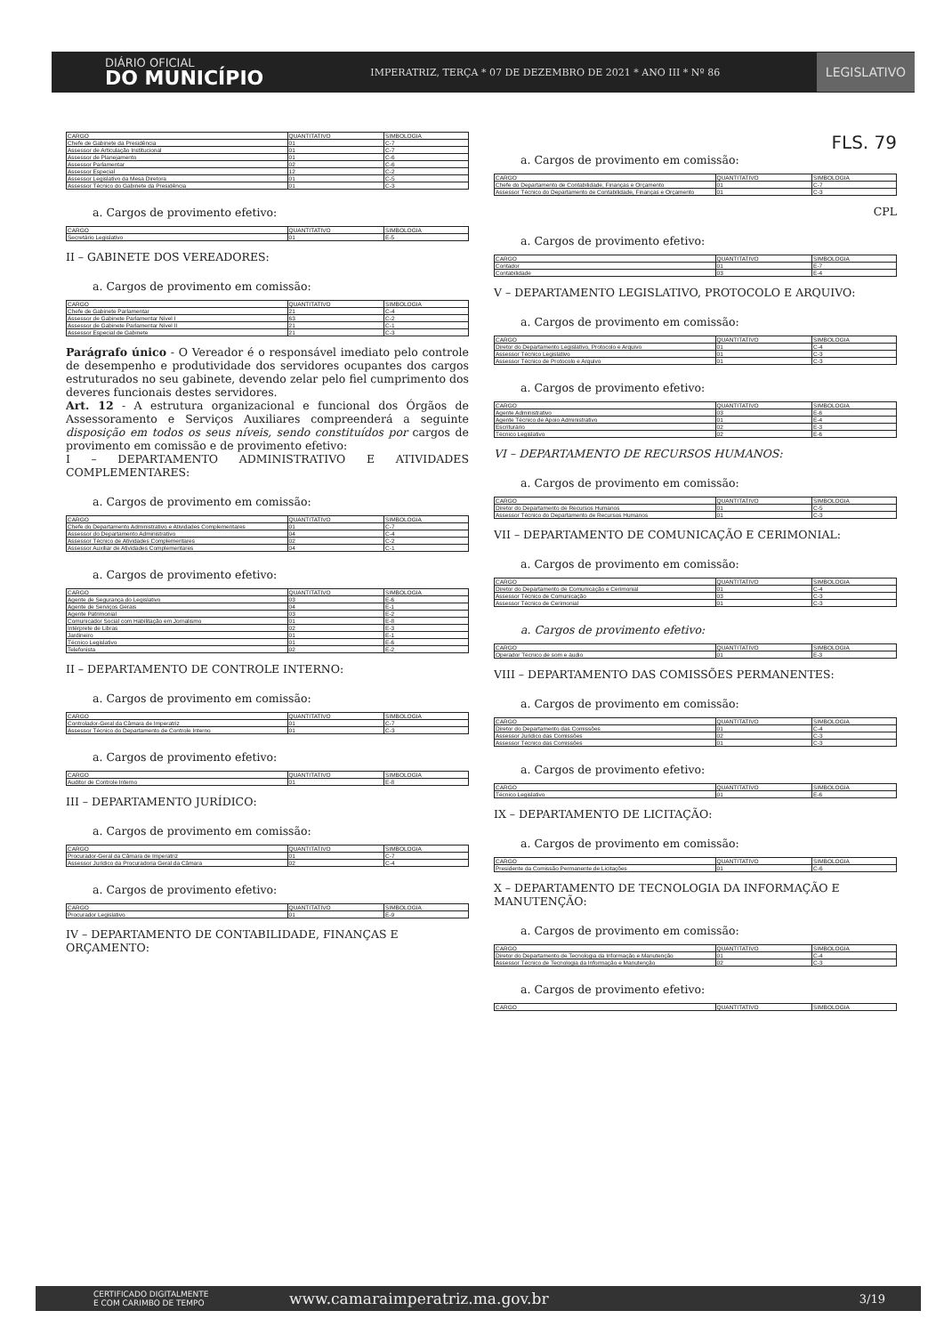DIÁRIO OFICIAL
DO MUNICÍPIO
IMPERATRIZ, TERÇA * 07 DE DEZEMBRO DE 2021 * ANO III * Nº 86
LEGISLATIVO
| CARGO | QUANTITATIVO | SIMBOLOGIA |
| --- | --- | --- |
| Chefe de Gabinete da Presidência | 01 | C-7 |
| Assessor de Articulação Institucional | 01 | C-7 |
| Assessor de Planejamento | 01 | C-6 |
| Assessor Parlamentar | 02 | C-6 |
| Assessor Especial | 12 | C-2 |
| Assessor Legislativo da Mesa Diretora | 01 | C-5 |
| Assessor Técnico do Gabinete da Presidência | 01 | C-3 |
a. Cargos de provimento efetivo:
| CARGO | QUANTITATIVO | SIMBOLOGIA |
| --- | --- | --- |
| Secretário Legislativo | 01 | E-5 |
II – GABINETE DOS VEREADORES:
a. Cargos de provimento em comissão:
| CARGO | QUANTITATIVO | SIMBOLOGIA |
| --- | --- | --- |
| Chefe de Gabinete Parlamentar | 21 | C-4 |
| Assessor de Gabinete Parlamentar Nível I | 63 | C-2 |
| Assessor de Gabinete Parlamentar Nível II | 21 | C-1 |
| Assessor Especial de Gabinete | 21 | C-3 |
Parágrafo único - O Vereador é o responsável imediato pelo controle de desempenho e produtividade dos servidores ocupantes dos cargos estruturados no seu gabinete, devendo zelar pelo fiel cumprimento dos deveres funcionais destes servidores.
Art. 12 - A estrutura organizacional e funcional dos Órgãos de Assessoramento e Serviços Auxiliares compreenderá a seguinte disposição em todos os seus níveis, sendo constituídos por cargos de provimento em comissão e de provimento efetivo:
I – DEPARTAMENTO ADMINISTRATIVO E ATIVIDADES COMPLEMENTARES:
a. Cargos de provimento em comissão:
| CARGO | QUANTITATIVO | SIMBOLOGIA |
| --- | --- | --- |
| Chefe do Departamento Administrativo e Atividades Complementares | 01 | C-7 |
| Assessor do Departamento Administrativo | 04 | C-4 |
| Assessor Técnico de Atividades Complementares | 02 | C-2 |
| Assessor Auxiliar de Atividades Complementares | 04 | C-1 |
a. Cargos de provimento efetivo:
| CARGO | QUANTITATIVO | SIMBOLOGIA |
| --- | --- | --- |
| Agente de Segurança do Legislativo | 03 | E-6 |
| Agente de Serviços Gerais | 04 | E-1 |
| Agente Patrimonial | 03 | E-2 |
| Comunicador Social com Habilitação em Jornalismo | 01 | E-8 |
| Intérprete de Libras | 02 | E-3 |
| Jardineiro | 01 | E-1 |
| Técnico Legislativo | 01 | E-6 |
| Telefonista | 02 | E-2 |
II – DEPARTAMENTO DE CONTROLE INTERNO:
a. Cargos de provimento em comissão:
| CARGO | QUANTITATIVO | SIMBOLOGIA |
| --- | --- | --- |
| Controlador-Geral da Câmara de Imperatriz | 01 | C-7 |
| Assessor Técnico do Departamento de Controle Interno | 01 | C-3 |
a. Cargos de provimento efetivo:
| CARGO | QUANTITATIVO | SIMBOLOGIA |
| --- | --- | --- |
| Auditor de Controle Interno | 01 | E-8 |
III – DEPARTAMENTO JURÍDICO:
a. Cargos de provimento em comissão:
| CARGO | QUANTITATIVO | SIMBOLOGIA |
| --- | --- | --- |
| Procurador-Geral da Câmara de Imperatriz | 01 | C-7 |
| Assessor Jurídico da Procuradoria Geral da Câmara | 02 | C-4 |
a. Cargos de provimento efetivo:
| CARGO | QUANTITATIVO | SIMBOLOGIA |
| --- | --- | --- |
| Procurador Legislativo | 01 | E-9 |
IV – DEPARTAMENTO DE CONTABILIDADE, FINANÇAS E ORÇAMENTO:
FLS. 79
a. Cargos de provimento em comissão:
| CARGO | QUANTITATIVO | SIMBOLOGIA |
| --- | --- | --- |
| Chefe do Departamento de Contabilidade, Finanças e Orçamento | 01 | C-7 |
| Assessor Técnico do Departamento de Contabilidade, Finanças e Orçamento | 01 | C-3 |
CPL
a. Cargos de provimento efetivo:
| CARGO | QUANTITATIVO | SIMBOLOGIA |
| --- | --- | --- |
| Contador | 01 | E-7 |
| Contabilidade | 03 | E-4 |
V – DEPARTAMENTO LEGISLATIVO, PROTOCOLO E ARQUIVO:
a. Cargos de provimento em comissão:
| CARGO | QUANTITATIVO | SIMBOLOGIA |
| --- | --- | --- |
| Diretor do Departamento Legislativo, Protocolo e Arquivo | 01 | C-4 |
| Assessor Técnico Legislativo | 01 | C-3 |
| Assessor Técnico de Protocolo e Arquivo | 01 | C-3 |
a. Cargos de provimento efetivo:
| CARGO | QUANTITATIVO | SIMBOLOGIA |
| --- | --- | --- |
| Agente Administrativo | 03 | E-6 |
| Agente Técnico de Apoio Administrativo | 01 | E-4 |
| Escriturário | 02 | E-3 |
| Técnico Legislativo | 02 | E-6 |
VI – DEPARTAMENTO DE RECURSOS HUMANOS:
a. Cargos de provimento em comissão:
| CARGO | QUANTITATIVO | SIMBOLOGIA |
| --- | --- | --- |
| Diretor do Departamento de Recursos Humanos | 01 | C-5 |
| Assessor Técnico do Departamento de Recursos Humanos | 01 | C-3 |
VII – DEPARTAMENTO DE COMUNICAÇÃO E CERIMONIAL:
a. Cargos de provimento em comissão:
| CARGO | QUANTITATIVO | SIMBOLOGIA |
| --- | --- | --- |
| Diretor do Departamento de Comunicação e Cerimonial | 01 | C-4 |
| Assessor Técnico de Comunicação | 03 | C-3 |
| Assessor Técnico de Cerimonial | 01 | C-3 |
a. Cargos de provimento efetivo:
| CARGO | QUANTITATIVO | SIMBOLOGIA |
| --- | --- | --- |
| Operador Técnico de som e áudio | 01 | E-3 |
VIII – DEPARTAMENTO DAS COMISSÕES PERMANENTES:
a. Cargos de provimento em comissão:
| CARGO | QUANTITATIVO | SIMBOLOGIA |
| --- | --- | --- |
| Diretor do Departamento das Comissões | 01 | C-4 |
| Assessor Jurídico das Comissões | 02 | C-3 |
| Assessor Técnico das Comissões | 01 | C-3 |
a. Cargos de provimento efetivo:
| CARGO | QUANTITATIVO | SIMBOLOGIA |
| --- | --- | --- |
| Técnico Legislativo | 01 | E-6 |
IX – DEPARTAMENTO DE LICITAÇÃO:
a. Cargos de provimento em comissão:
| CARGO | QUANTITATIVO | SIMBOLOGIA |
| --- | --- | --- |
| Presidente da Comissão Permanente de Licitações | 01 | C-6 |
X – DEPARTAMENTO DE TECNOLOGIA DA INFORMAÇÃO E MANUTENÇÃO:
a. Cargos de provimento em comissão:
| CARGO | QUANTITATIVO | SIMBOLOGIA |
| --- | --- | --- |
| Diretor do Departamento de Tecnologia da Informação e Manutenção | 01 | C-4 |
| Assessor Técnico de Tecnologia da Informação e Manutenção | 02 | C-3 |
a. Cargos de provimento efetivo:
| CARGO | QUANTITATIVO | SIMBOLOGIA |
| --- | --- | --- |
CERTIFICADO DIGITALMENTE
E COM CARIMBO DE TEMPO www.camaraimperatriz.ma.gov.br 3/19